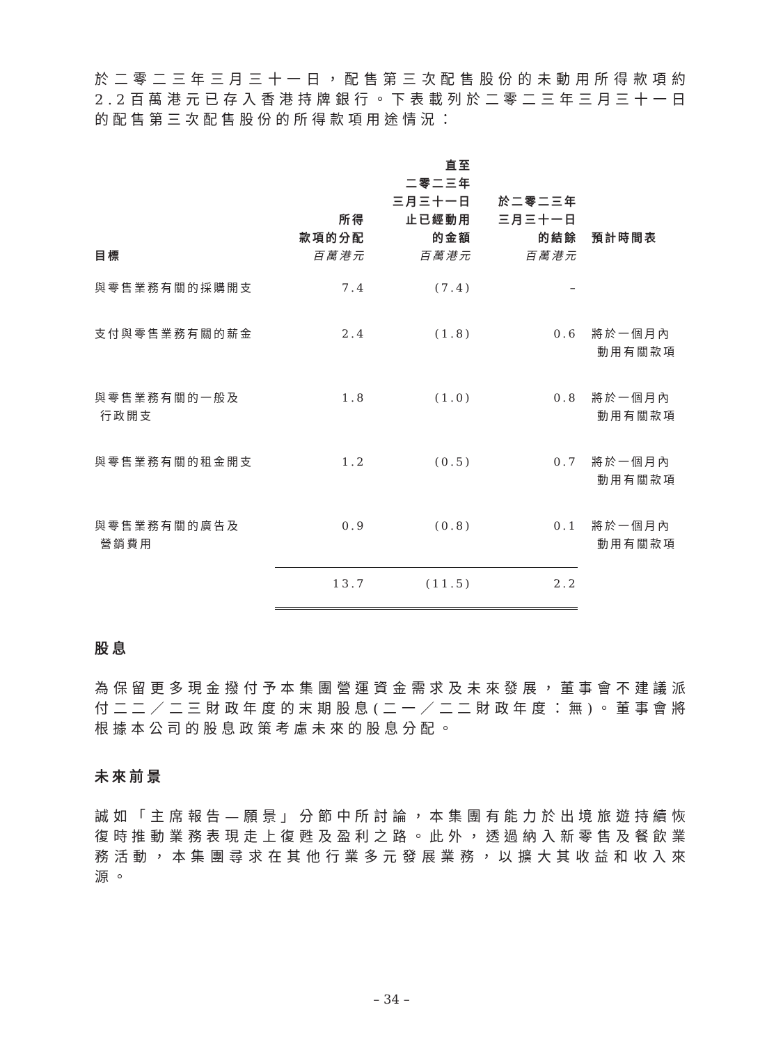於二零二三年三月三十一日，配售第三次配售股份的未動用所得款項約2.2百萬港元已存入香港持牌銀行。下表載列於二零二三年三月三十一日的配售第三次配售股份的所得款項用途情況：
| 目標 | 所得 款項的分配 百萬港元 | 直至 二零二三年 三月三十一日 止已經動用 的金額 百萬港元 | 於二零二三年 三月三十一日 的結餘 百萬港元 | 預計時間表 |
| --- | --- | --- | --- | --- |
| 與零售業務有關的採購開支 | 7.4 | (7.4) | – | |
| 支付與零售業務有關的薪金 | 2.4 | (1.8) | 0.6 | 將於一個月內 動用有關款項 |
| 與零售業務有關的一般及 行政開支 | 1.8 | (1.0) | 0.8 | 將於一個月內 動用有關款項 |
| 與零售業務有關的租金開支 | 1.2 | (0.5) | 0.7 | 將於一個月內 動用有關款項 |
| 與零售業務有關的廣告及 營銷費用 | 0.9 | (0.8) | 0.1 | 將於一個月內 動用有關款項 |
| | 13.7 | (11.5) | 2.2 | |
股息
為保留更多現金撥付予本集團營運資金需求及未來發展，董事會不建議派付二二／二三財政年度的末期股息(二一／二二財政年度：無)。董事會將根據本公司的股息政策考慮未來的股息分配。
未來前景
誠如「主席報告—願景」分節中所討論，本集團有能力於出境旅遊持續恢復時推動業務表現走上復甦及盈利之路。此外，透過納入新零售及餐飲業務活動，本集團尋求在其他行業多元發展業務，以擴大其收益和收入來源。
– 34 –